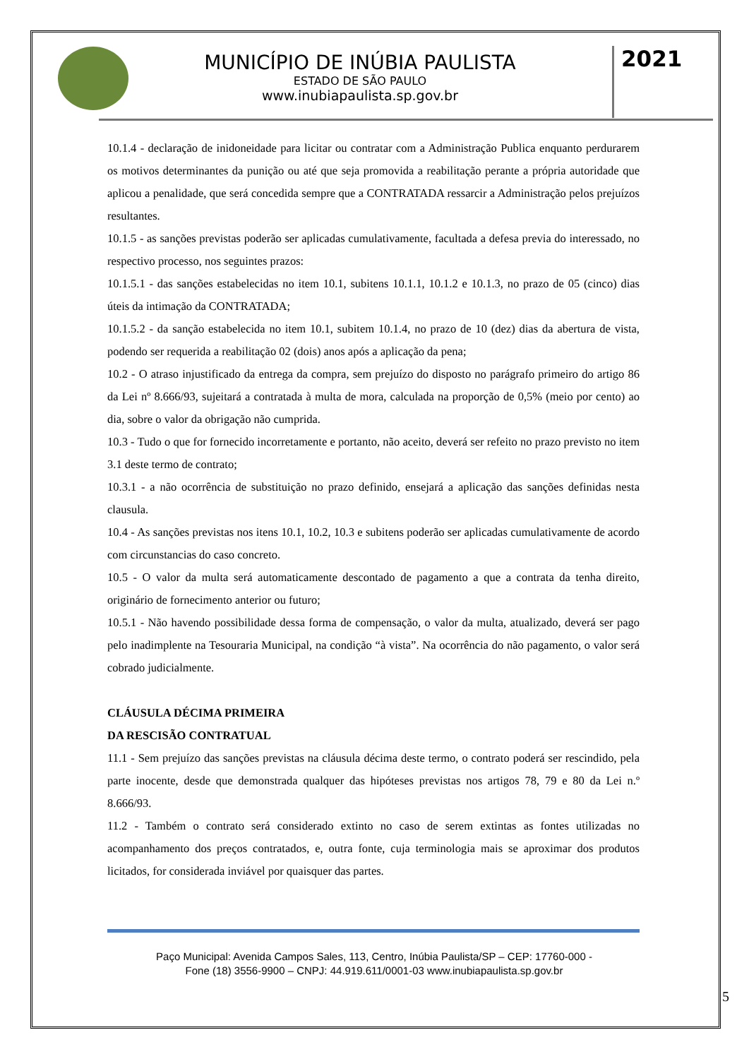MUNICÍPIO DE INÚBIA PAULISTA
ESTADO DE SÃO PAULO
www.inubiapaulista.sp.gov.br
2021
10.1.4 - declaração de inidoneidade para licitar ou contratar com a Administração Publica enquanto perdurarem os motivos determinantes da punição ou até que seja promovida a reabilitação perante a própria autoridade que aplicou a penalidade, que será concedida sempre que a CONTRATADA ressarcir a Administração pelos prejuízos resultantes.
10.1.5 - as sanções previstas poderão ser aplicadas cumulativamente, facultada a defesa previa do interessado, no respectivo processo, nos seguintes prazos:
10.1.5.1 - das sanções estabelecidas no item 10.1, subitens 10.1.1, 10.1.2 e 10.1.3, no prazo de 05 (cinco) dias úteis da intimação da CONTRATADA;
10.1.5.2 - da sanção estabelecida no item 10.1, subitem 10.1.4, no prazo de 10 (dez) dias da abertura de vista, podendo ser requerida a reabilitação 02 (dois) anos após a aplicação da pena;
10.2 - O atraso injustificado da entrega da compra, sem prejuízo do disposto no parágrafo primeiro do artigo 86 da Lei nº 8.666/93, sujeitará a contratada à multa de mora, calculada na proporção de 0,5% (meio por cento) ao dia, sobre o valor da obrigação não cumprida.
10.3 - Tudo o que for fornecido incorretamente e portanto, não aceito, deverá ser refeito no prazo previsto no item 3.1 deste termo de contrato;
10.3.1 - a não ocorrência de substituição no prazo definido, ensejará a aplicação das sanções definidas nesta clausula.
10.4 - As sanções previstas nos itens 10.1, 10.2, 10.3 e subitens poderão ser aplicadas cumulativamente de acordo com circunstancias do caso concreto.
10.5 - O valor da multa será automaticamente descontado de pagamento a que a contrata da tenha direito, originário de fornecimento anterior ou futuro;
10.5.1 - Não havendo possibilidade dessa forma de compensação, o valor da multa, atualizado, deverá ser pago pelo inadimplente na Tesouraria Municipal, na condição “à vista”. Na ocorrência do não pagamento, o valor será cobrado judicialmente.
CLÁUSULA DÉCIMA PRIMEIRA
DA RESCISÃO CONTRATUAL
11.1 - Sem prejuízo das sanções previstas na cláusula décima deste termo, o contrato poderá ser rescindido, pela parte inocente, desde que demonstrada qualquer das hipóteses previstas nos artigos 78, 79 e 80 da Lei n.º 8.666/93.
11.2 - Também o contrato será considerado extinto no caso de serem extintas as fontes utilizadas no acompanhamento dos preços contratados, e, outra fonte, cuja terminologia mais se aproximar dos produtos licitados, for considerada inviável por quaisquer das partes.
Paço Municipal: Avenida Campos Sales, 113, Centro, Inúbia Paulista/SP – CEP: 17760-000 -
Fone (18) 3556-9900 – CNPJ: 44.919.611/0001-03 www.inubiapaulista.sp.gov.br
5